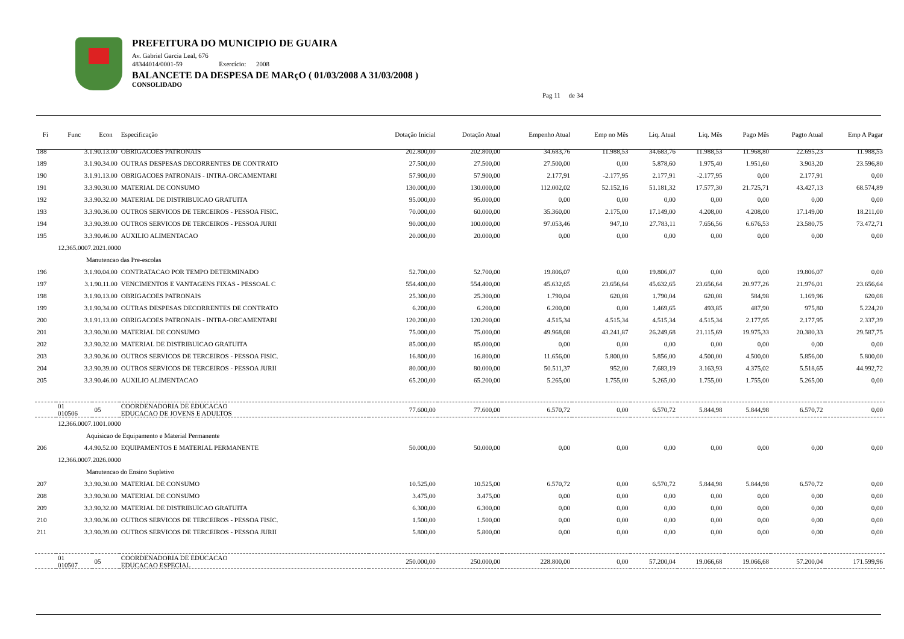PREFEITURA DO MUNICIPIO DE GUAIRA
Av. Gabriel Garcia Leal, 676
48344014/0001-59 Exercício: 2008
BALANCETE DA DESPESA DE MARçO ( 01/03/2008 A 31/03/2008 )
CONSOLIDADO
Pag 11 de 34
| Fi | Func | Econ | Especificação | Dotação Inicial | Dotação Atual | Empenho Atual | Emp no Mês | Liq. Atual | Liq. Mês | Pago Mês | Pagto Atual | Emp A Pagar |
| --- | --- | --- | --- | --- | --- | --- | --- | --- | --- | --- | --- | --- |
| 188 | 3.1.90.13.00 | | OBRIGACOES PATRONAIS | 202.800,00 | 202.800,00 | 34.683,76 | 11.988,53 | 34.683,76 | 11.988,53 | 11.968,80 | 22.695,23 | 11.988,53 |
| 189 | 3.1.90.34.00 | | OUTRAS DESPESAS DECORRENTES DE CONTRATO | 27.500,00 | 27.500,00 | 27.500,00 | 0,00 | 5.878,60 | 1.975,40 | 1.951,60 | 3.903,20 | 23.596,80 |
| 190 | 3.1.91.13.00 | | OBRIGACOES PATRONAIS - INTRA-ORCAMENTARI | 57.900,00 | 57.900,00 | 2.177,91 | -2.177,95 | 2.177,91 | -2.177,95 | 0,00 | 2.177,91 | 0,00 |
| 191 | 3.3.90.30.00 | | MATERIAL DE CONSUMO | 130.000,00 | 130.000,00 | 112.002,02 | 52.152,16 | 51.181,32 | 17.577,30 | 21.725,71 | 43.427,13 | 68.574,89 |
| 192 | 3.3.90.32.00 | | MATERIAL DE DISTRIBUICAO GRATUITA | 95.000,00 | 95.000,00 | 0,00 | 0,00 | 0,00 | 0,00 | 0,00 | 0,00 | 0,00 |
| 193 | 3.3.90.36.00 | | OUTROS SERVICOS DE TERCEIROS - PESSOA FISIC. | 70.000,00 | 60.000,00 | 35.360,00 | 2.175,00 | 17.149,00 | 4.208,00 | 4.208,00 | 17.149,00 | 18.211,00 |
| 194 | 3.3.90.39.00 | | OUTROS SERVICOS DE TERCEIROS - PESSOA JURII | 90.000,00 | 100.000,00 | 97.053,46 | 947,10 | 27.783,11 | 7.656,56 | 6.676,53 | 23.580,75 | 73.472,71 |
| 195 | 3.3.90.46.00 | | AUXILIO ALIMENTACAO | 20.000,00 | 20.000,00 | 0,00 | 0,00 | 0,00 | 0,00 | 0,00 | 0,00 | 0,00 |
| | 12.365.0007.2021.0000 | | | | | | | | | | | |
| | Manutencao das Pre-escolas | | | | | | | | | | | |
| 196 | 3.1.90.04.00 | | CONTRATACAO POR TEMPO DETERMINADO | 52.700,00 | 52.700,00 | 19.806,07 | 0,00 | 19.806,07 | 0,00 | 0,00 | 19.806,07 | 0,00 |
| 197 | 3.1.90.11.00 | | VENCIMENTOS E VANTAGENS FIXAS - PESSOAL C | 554.400,00 | 554.400,00 | 45.632,65 | 23.656,64 | 45.632,65 | 23.656,64 | 20.977,26 | 21.976,01 | 23.656,64 |
| 198 | 3.1.90.13.00 | | OBRIGACOES PATRONAIS | 25.300,00 | 25.300,00 | 1.790,04 | 620,08 | 1.790,04 | 620,08 | 584,98 | 1.169,96 | 620,08 |
| 199 | 3.1.90.34.00 | | OUTRAS DESPESAS DECORRENTES DE CONTRATO | 6.200,00 | 6.200,00 | 6.200,00 | 0,00 | 1.469,65 | 493,85 | 487,90 | 975,80 | 5.224,20 |
| 200 | 3.1.91.13.00 | | OBRIGACOES PATRONAIS - INTRA-ORCAMENTARI | 120.200,00 | 120.200,00 | 4.515,34 | 4.515,34 | 4.515,34 | 4.515,34 | 2.177,95 | 2.177,95 | 2.337,39 |
| 201 | 3.3.90.30.00 | | MATERIAL DE CONSUMO | 75.000,00 | 75.000,00 | 49.968,08 | 43.241,87 | 26.249,68 | 21.115,69 | 19.975,33 | 20.380,33 | 29.587,75 |
| 202 | 3.3.90.32.00 | | MATERIAL DE DISTRIBUICAO GRATUITA | 85.000,00 | 85.000,00 | 0,00 | 0,00 | 0,00 | 0,00 | 0,00 | 0,00 | 0,00 |
| 203 | 3.3.90.36.00 | | OUTROS SERVICOS DE TERCEIROS - PESSOA FISIC. | 16.800,00 | 16.800,00 | 11.656,00 | 5.800,00 | 5.856,00 | 4.500,00 | 4.500,00 | 5.856,00 | 5.800,00 |
| 204 | 3.3.90.39.00 | | OUTROS SERVICOS DE TERCEIROS - PESSOA JURII | 80.000,00 | 80.000,00 | 50.511,37 | 952,00 | 7.683,19 | 3.163,93 | 4.375,02 | 5.518,65 | 44.992,72 |
| 205 | 3.3.90.46.00 | | AUXILIO ALIMENTACAO | 65.200,00 | 65.200,00 | 5.265,00 | 1.755,00 | 5.265,00 | 1.755,00 | 1.755,00 | 5.265,00 | 0,00 |
| | 01 010506 | 05 | COORDENADORIA DE EDUCACAO EDUCACAO DE JOVENS E ADULTOS | 77.600,00 | 77.600,00 | 6.570,72 | 0,00 | 6.570,72 | 5.844,98 | 5.844,98 | 6.570,72 | 0,00 |
| | 12.366.0007.1001.0000 | | | | | | | | | | | |
| | Aquisicao de Equipamento e Material Permanente | | | | | | | | | | | |
| 206 | 4.4.90.52.00 | | EQUIPAMENTOS E MATERIAL PERMANENTE | 50.000,00 | 50.000,00 | 0,00 | 0,00 | 0,00 | 0,00 | 0,00 | 0,00 | 0,00 |
| | 12.366.0007.2026.0000 | | | | | | | | | | | |
| | Manutencao do Ensino Supletivo | | | | | | | | | | | |
| 207 | 3.3.90.30.00 | | MATERIAL DE CONSUMO | 10.525,00 | 10.525,00 | 6.570,72 | 0,00 | 6.570,72 | 5.844,98 | 5.844,98 | 6.570,72 | 0,00 |
| 208 | 3.3.90.30.00 | | MATERIAL DE CONSUMO | 3.475,00 | 3.475,00 | 0,00 | 0,00 | 0,00 | 0,00 | 0,00 | 0,00 | 0,00 |
| 209 | 3.3.90.32.00 | | MATERIAL DE DISTRIBUICAO GRATUITA | 6.300,00 | 6.300,00 | 0,00 | 0,00 | 0,00 | 0,00 | 0,00 | 0,00 | 0,00 |
| 210 | 3.3.90.36.00 | | OUTROS SERVICOS DE TERCEIROS - PESSOA FISIC. | 1.500,00 | 1.500,00 | 0,00 | 0,00 | 0,00 | 0,00 | 0,00 | 0,00 | 0,00 |
| 211 | 3.3.90.39.00 | | OUTROS SERVICOS DE TERCEIROS - PESSOA JURII | 5.800,00 | 5.800,00 | 0,00 | 0,00 | 0,00 | 0,00 | 0,00 | 0,00 | 0,00 |
| | 01 010507 | 05 | COORDENADORIA DE EDUCACAO EDUCACAO ESPECIAL | 250.000,00 | 250.000,00 | 228.800,00 | 0,00 | 57.200,04 | 19.066,68 | 19.066,68 | 57.200,04 | 171.599,96 |